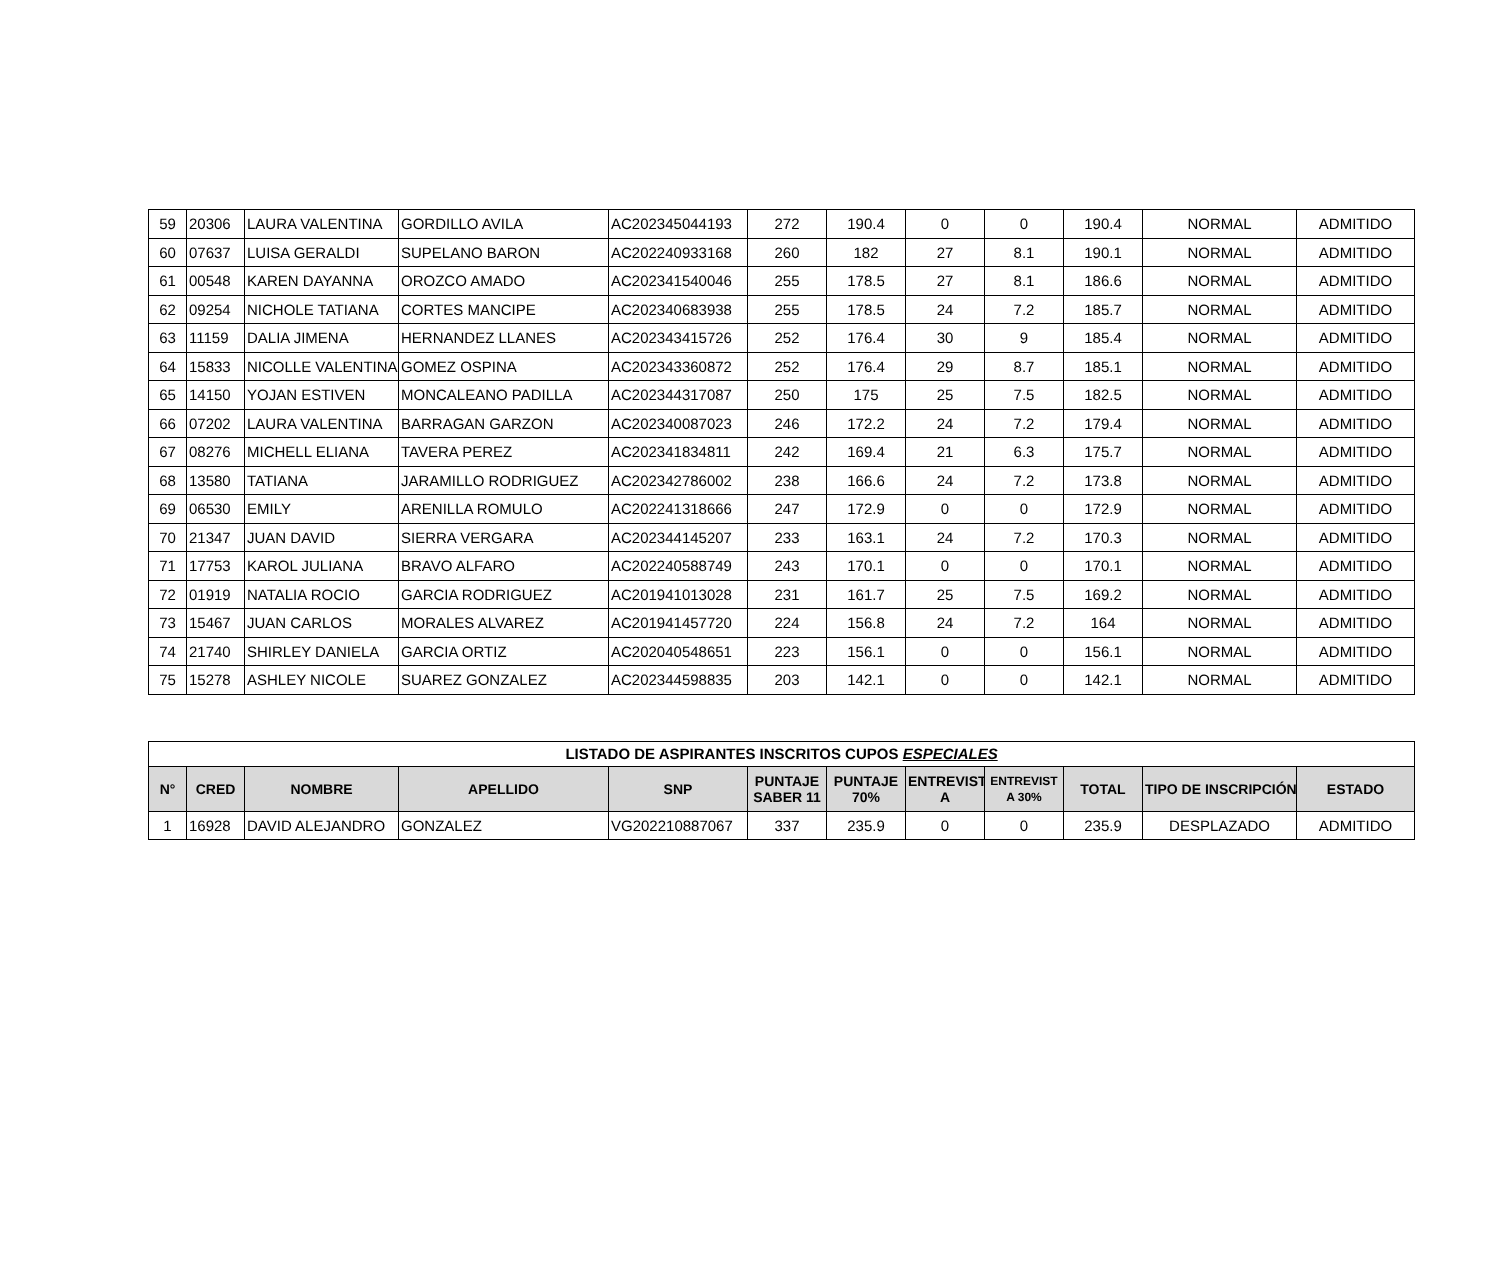| 59 | 20306 | LAURA VALENTINA | GORDILLO AVILA | AC202345044193 | 272 | 190.4 | 0 | 0 | 190.4 | NORMAL | ADMITIDO |
| 60 | 07637 | LUISA GERALDI | SUPELANO BARON | AC202240933168 | 260 | 182 | 27 | 8.1 | 190.1 | NORMAL | ADMITIDO |
| 61 | 00548 | KAREN DAYANNA | OROZCO AMADO | AC202341540046 | 255 | 178.5 | 27 | 8.1 | 186.6 | NORMAL | ADMITIDO |
| 62 | 09254 | NICHOLE TATIANA | CORTES MANCIPE | AC202340683938 | 255 | 178.5 | 24 | 7.2 | 185.7 | NORMAL | ADMITIDO |
| 63 | 11159 | DALIA JIMENA | HERNANDEZ LLANES | AC202343415726 | 252 | 176.4 | 30 | 9 | 185.4 | NORMAL | ADMITIDO |
| 64 | 15833 | NICOLLE VALENTINA | GOMEZ OSPINA | AC202343360872 | 252 | 176.4 | 29 | 8.7 | 185.1 | NORMAL | ADMITIDO |
| 65 | 14150 | YOJAN ESTIVEN | MONCALEANO PADILLA | AC202344317087 | 250 | 175 | 25 | 7.5 | 182.5 | NORMAL | ADMITIDO |
| 66 | 07202 | LAURA VALENTINA | BARRAGAN GARZON | AC202340087023 | 246 | 172.2 | 24 | 7.2 | 179.4 | NORMAL | ADMITIDO |
| 67 | 08276 | MICHELL ELIANA | TAVERA PEREZ | AC202341834811 | 242 | 169.4 | 21 | 6.3 | 175.7 | NORMAL | ADMITIDO |
| 68 | 13580 | TATIANA | JARAMILLO RODRIGUEZ | AC202342786002 | 238 | 166.6 | 24 | 7.2 | 173.8 | NORMAL | ADMITIDO |
| 69 | 06530 | EMILY | ARENILLA ROMULO | AC202241318666 | 247 | 172.9 | 0 | 0 | 172.9 | NORMAL | ADMITIDO |
| 70 | 21347 | JUAN DAVID | SIERRA VERGARA | AC202344145207 | 233 | 163.1 | 24 | 7.2 | 170.3 | NORMAL | ADMITIDO |
| 71 | 17753 | KAROL JULIANA | BRAVO ALFARO | AC202240588749 | 243 | 170.1 | 0 | 0 | 170.1 | NORMAL | ADMITIDO |
| 72 | 01919 | NATALIA ROCIO | GARCIA RODRIGUEZ | AC201941013028 | 231 | 161.7 | 25 | 7.5 | 169.2 | NORMAL | ADMITIDO |
| 73 | 15467 | JUAN CARLOS | MORALES ALVAREZ | AC201941457720 | 224 | 156.8 | 24 | 7.2 | 164 | NORMAL | ADMITIDO |
| 74 | 21740 | SHIRLEY DANIELA | GARCIA ORTIZ | AC202040548651 | 223 | 156.1 | 0 | 0 | 156.1 | NORMAL | ADMITIDO |
| 75 | 15278 | ASHLEY NICOLE | SUAREZ GONZALEZ | AC202344598835 | 203 | 142.1 | 0 | 0 | 142.1 | NORMAL | ADMITIDO |
| LISTADO DE ASPIRANTES INSCRITOS CUPOS ESPECIALES | | | | | | | | | | | |
| --- | --- | --- | --- | --- | --- | --- | --- | --- | --- | --- | --- |
| N° | CRED | NOMBRE | APELLIDO | SNP | PUNTAJE SABER 11 | PUNTAJE 70% | ENTREVIST A | ENTREVIST A 30% | TOTAL | TIPO DE INSCRIPCIÓN | ESTADO |
| 1 | 16928 | DAVID ALEJANDRO | GONZALEZ | VG202210887067 | 337 | 235.9 | 0 | 0 | 235.9 | DESPLAZADO | ADMITIDO |